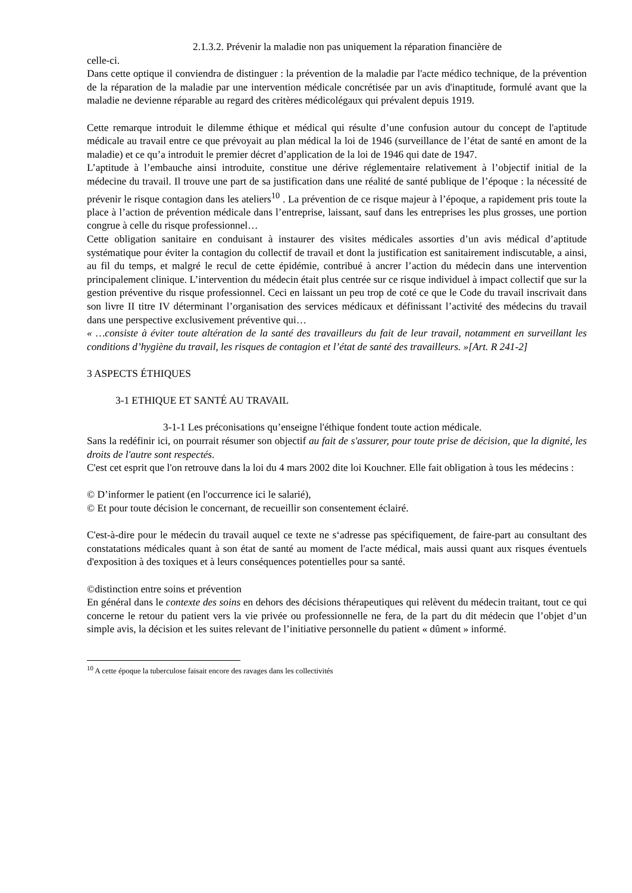2.1.3.2. Prévenir la maladie non pas uniquement la réparation financière de
celle-ci.
Dans cette optique il conviendra de distinguer : la prévention de la maladie par l'acte médico technique, de la prévention de la réparation de la maladie par une intervention médicale concrétisée par un avis d'inaptitude, formulé avant que la maladie ne devienne réparable au regard des critères médicolégaux qui prévalent depuis 1919.
Cette remarque introduit le dilemme éthique et médical qui résulte d’une confusion autour du concept de l'aptitude médicale au travail entre ce que prévoyait au plan médical la loi de 1946 (surveillance de l’état de santé en amont de la maladie) et ce qu’a introduit le premier décret d’application de la loi de 1946 qui date de 1947.
L’aptitude à l’embauche ainsi introduite, constitue une dérive réglementaire relativement à l’objectif initial de la médecine du travail. Il trouve une part de sa justification dans une réalité de santé publique de l’époque : la nécessité de prévenir le risque contagion dans les ateliers<sup>10</sup> . La prévention de ce risque majeur à l’époque, a rapidement pris toute la place à l’action de prévention médicale dans l’entreprise, laissant, sauf dans les entreprises les plus grosses, une portion congrue à celle du risque professionnel…
Cette obligation sanitaire en conduisant à instaurer des visites médicales assorties d’un avis médical d’aptitude systématique pour éviter la contagion du collectif de travail et dont la justification est sanitairement indiscutable, a ainsi, au fil du temps, et malgré le recul de cette épidémie, contribué à ancrer l’action du médecin dans une intervention principalement clinique. L’intervention du médecin était plus centrée sur ce risque individuel à impact collectif que sur la gestion préventive du risque professionnel. Ceci en laissant un peu trop de coté ce que le Code du travail inscrivait dans son livre II titre IV déterminant l’organisation des services médicaux et définissant l’activité des médecins du travail dans une perspective exclusivement préventive qui…
« …consiste à éviter toute altération de la santé des travailleurs du fait de leur travail, notamment en surveillant les conditions d’hygiène du travail, les risques de contagion et l’état de santé des travailleurs. »[Art. R 241-2]
3 ASPECTS ÉTHIQUES
3-1 ETHIQUE ET SANTÉ AU TRAVAIL
3-1-1 Les préconisations qu’enseigne l'éthique fondent toute action médicale.
Sans la redéfinir ici, on pourrait résumer son objectif au fait de s'assurer, pour toute prise de décision, que la dignité, les droits de l'autre sont respectés.
C'est cet esprit que l'on retrouve dans la loi du 4 mars 2002 dite loi Kouchner. Elle fait obligation à tous les médecins :
© D’informer le patient (en l'occurrence ici le salarié),
© Et pour toute décision le concernant, de recueillir son consentement éclairé.
C'est-à-dire pour le médecin du travail auquel ce texte ne s‘adresse pas spécifiquement, de faire-part au consultant des constatations médicales quant à son état de santé au moment de l'acte médical, mais aussi quant aux risques éventuels d'exposition à des toxiques et à leurs conséquences potentielles pour sa santé.
©distinction entre soins et prévention
En général dans le contexte des soins en dehors des décisions thérapeutiques qui relèvent du médecin traitant, tout ce qui concerne le retour du patient vers la vie privée ou professionnelle ne fera, de la part du dit médecin que l’objet d’un simple avis, la décision et les suites relevant de l’initiative personnelle du patient « dûment » informé.
<sup>10</sup> A cette époque la tuberculose faisait encore des ravages dans les collectivités